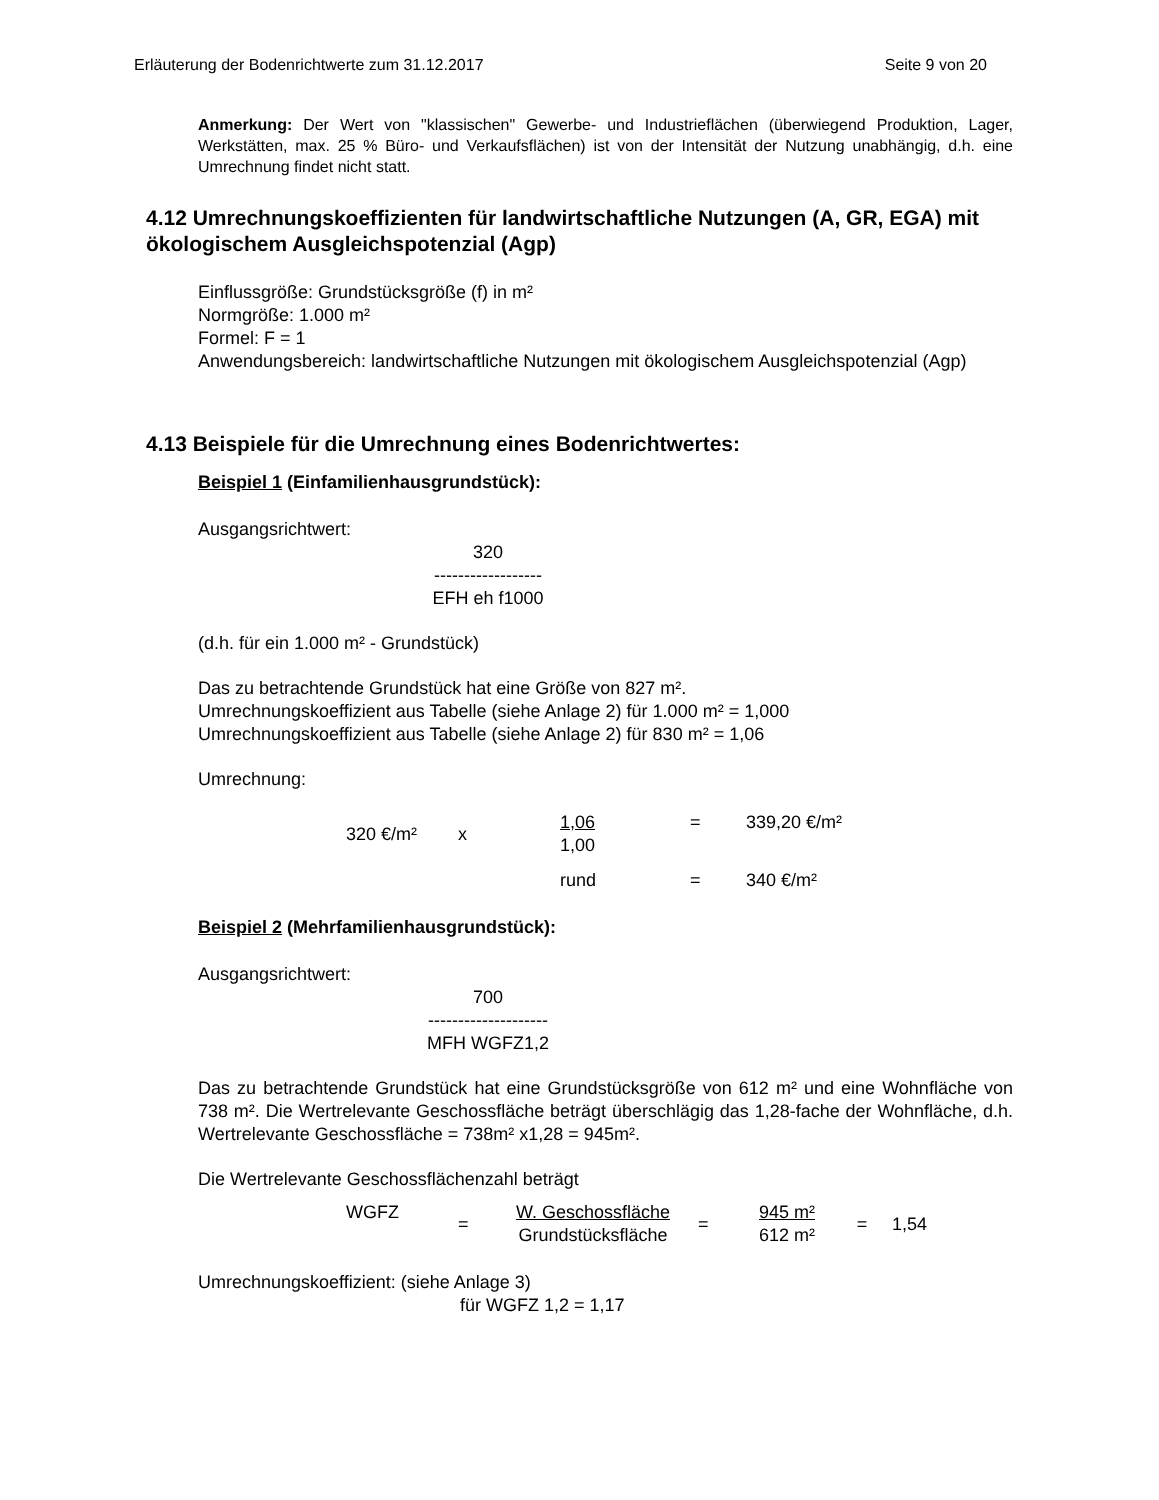Erläuterung der Bodenrichtwerte zum 31.12.2017 Seite 9 von 20
Anmerkung: Der Wert von "klassischen" Gewerbe- und Industrieflächen (überwiegend Produktion, Lager, Werkstätten, max. 25 % Büro- und Verkaufsflächen) ist von der Intensität der Nutzung unabhängig, d.h. eine Umrechnung findet nicht statt.
4.12 Umrechnungskoeffizienten für landwirtschaftliche Nutzungen (A, GR, EGA) mit ökologischem Ausgleichspotenzial (Agp)
Einflussgröße: Grundstücksgröße (f) in m²
Normgröße: 1.000 m²
Formel: F = 1
Anwendungsbereich: landwirtschaftliche Nutzungen mit ökologischem Ausgleichspotenzial (Agp)
4.13 Beispiele für die Umrechnung eines Bodenrichtwertes:
Beispiel 1 (Einfamilienhausgrundstück):
Ausgangsrichtwert:
320
------------------
EFH eh f1000
(d.h. für ein 1.000 m² - Grundstück)
Das zu betrachtende Grundstück hat eine Größe von 827 m².
Umrechnungskoeffizient aus Tabelle (siehe Anlage 2) für 1.000 m² = 1,000
Umrechnungskoeffizient aus Tabelle (siehe Anlage 2) für 830 m² = 1,06
Umrechnung:
| 320 €/m² | x | 1,06 1,00 | = | 339,20 €/m² |
| | | rund | = | 340 €/m² |
Beispiel 2 (Mehrfamilienhausgrundstück):
Ausgangsrichtwert:
700
--------------------
MFH WGFZ1,2
Das zu betrachtende Grundstück hat eine Grundstücksgröße von 612 m² und eine Wohnfläche von 738 m². Die Wertrelevante Geschossfläche beträgt überschlägig das 1,28-fache der Wohnfläche, d.h. Wertrelevante Geschossfläche = 738m² x1,28 = 945m².
Die Wertrelevante Geschossflächenzahl beträgt
| WGFZ | = | W. Geschossfläche Grundstücksfläche | = | 945 m² 612 m² | = | 1,54 |
Umrechnungskoeffizient: (siehe Anlage 3)
für WGFZ 1,2 = 1,17